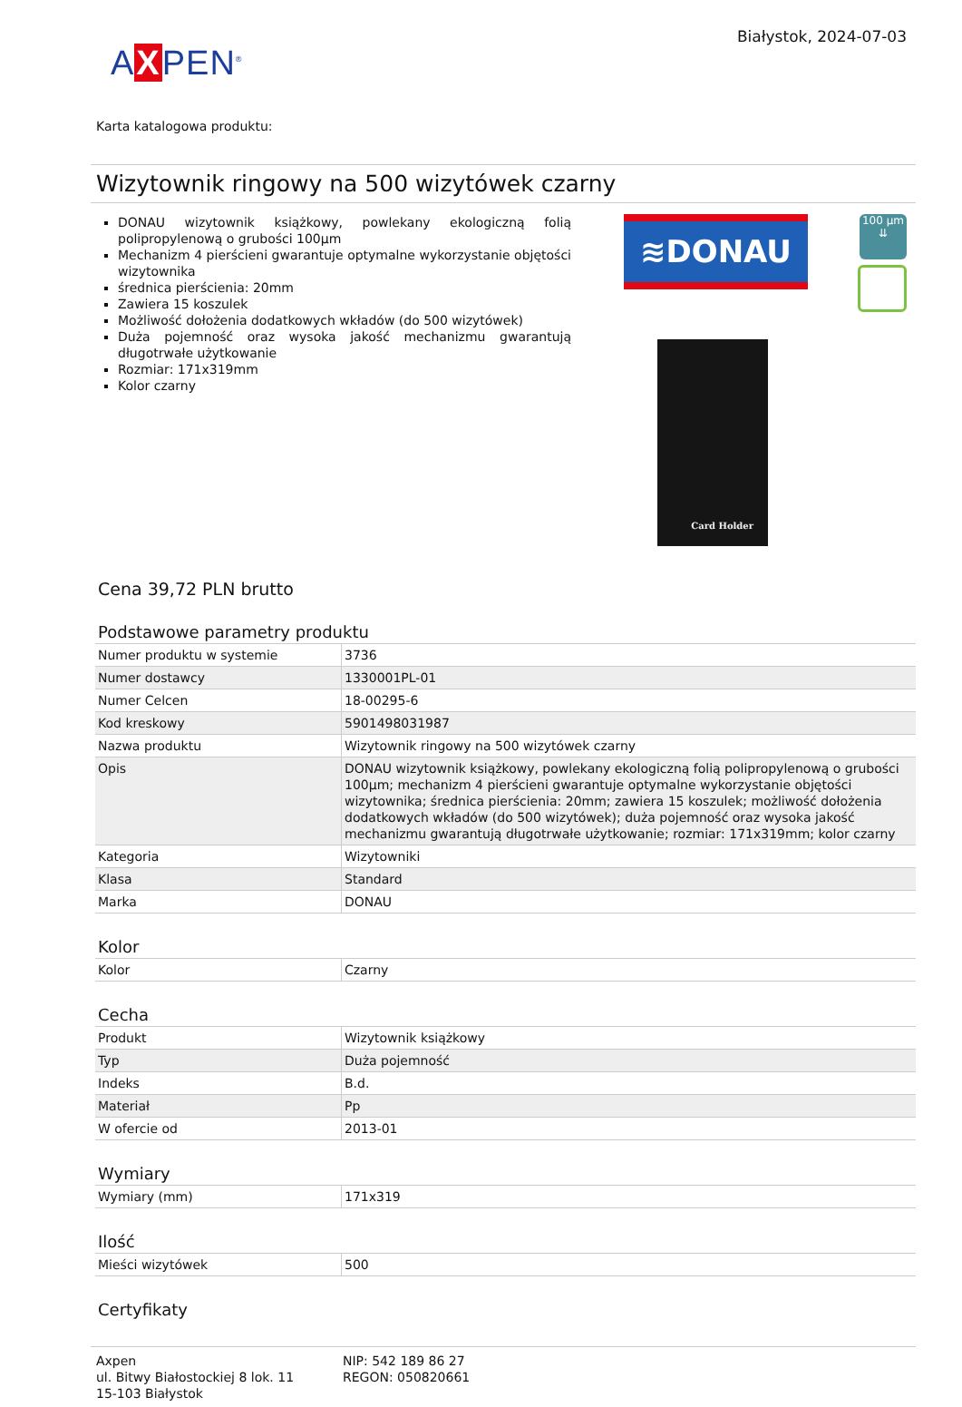AXPEN<sup>®</sup>
Białystok, 2024-07-03
Karta katalogowa produktu:
Wizytownik ringowy na 500 wizytówek czarny
DONAU wizytownik książkowy, powlekany ekologiczną folią polipropylenową o grubości 100µm
Mechanizm 4 pierścieni gwarantuje optymalne wykorzystanie objętości wizytownika
średnica pierścienia: 20mm
Zawiera 15 koszulek
Możliwość dołożenia dodatkowych wkładów (do 500 wizytówek)
Duża pojemność oraz wysoka jakość mechanizmu gwarantują długotrwałe użytkowanie
Rozmiar: 171x319mm
Kolor czarny
≋DONAU
100 µm
⇊
Card Holder
Cena 39,72 PLN brutto
Podstawowe parametry produktu
| Numer produktu w systemie | 3736 |
| Numer dostawcy | 1330001PL-01 |
| Numer Celcen | 18-00295-6 |
| Kod kreskowy | 5901498031987 |
| Nazwa produktu | Wizytownik ringowy na 500 wizytówek czarny |
| Opis | DONAU wizytownik książkowy, powlekany ekologiczną folią polipropylenową o grubości 100µm; mechanizm 4 pierścieni gwarantuje optymalne wykorzystanie objętości wizytownika; średnica pierścienia: 20mm; zawiera 15 koszulek; możliwość dołożenia dodatkowych wkładów (do 500 wizytówek); duża pojemność oraz wysoka jakość mechanizmu gwarantują długotrwałe użytkowanie; rozmiar: 171x319mm; kolor czarny |
| Kategoria | Wizytowniki |
| Klasa | Standard |
| Marka | DONAU |
Kolor
| Kolor | Czarny |
Cecha
| Produkt | Wizytownik książkowy |
| Typ | Duża pojemność |
| Indeks | B.d. |
| Materiał | Pp |
| W ofercie od | 2013-01 |
Wymiary
| Wymiary (mm) | 171x319 |
Ilość
| Mieści wizytówek | 500 |
Certyfikaty
Axpen
ul. Bitwy Białostockiej 8 lok. 11
15-103 Białystok
NIP: 542 189 86 27
REGON: 050820661